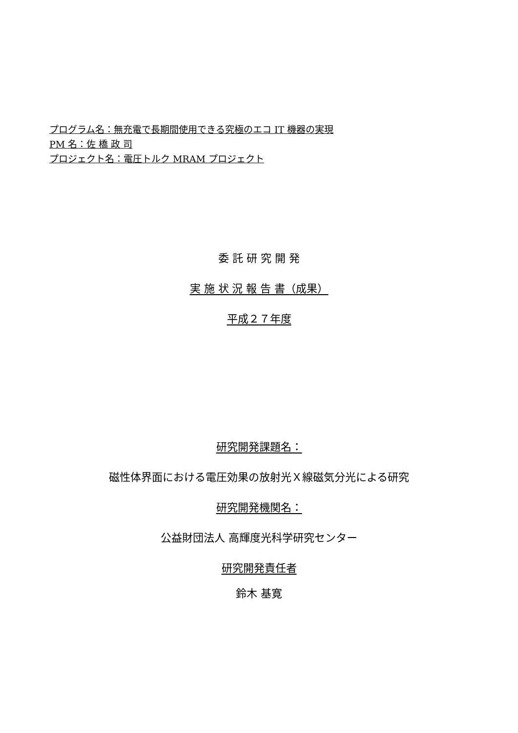プログラム名：無充電で長期間使用できる究極のエコ IT 機器の実現
PM 名：佐 橋 政 司
プロジェクト名：電圧トルク MRAM プロジェクト
委 託 研 究 開 発
実 施 状 況 報 告 書（成果）
平成２７年度
研究開発課題名：
磁性体界面における電圧効果の放射光Ｘ線磁気分光による研究
研究開発機関名：
公益財団法人 高輝度光科学研究センター
研究開発責任者
鈴木 基寛